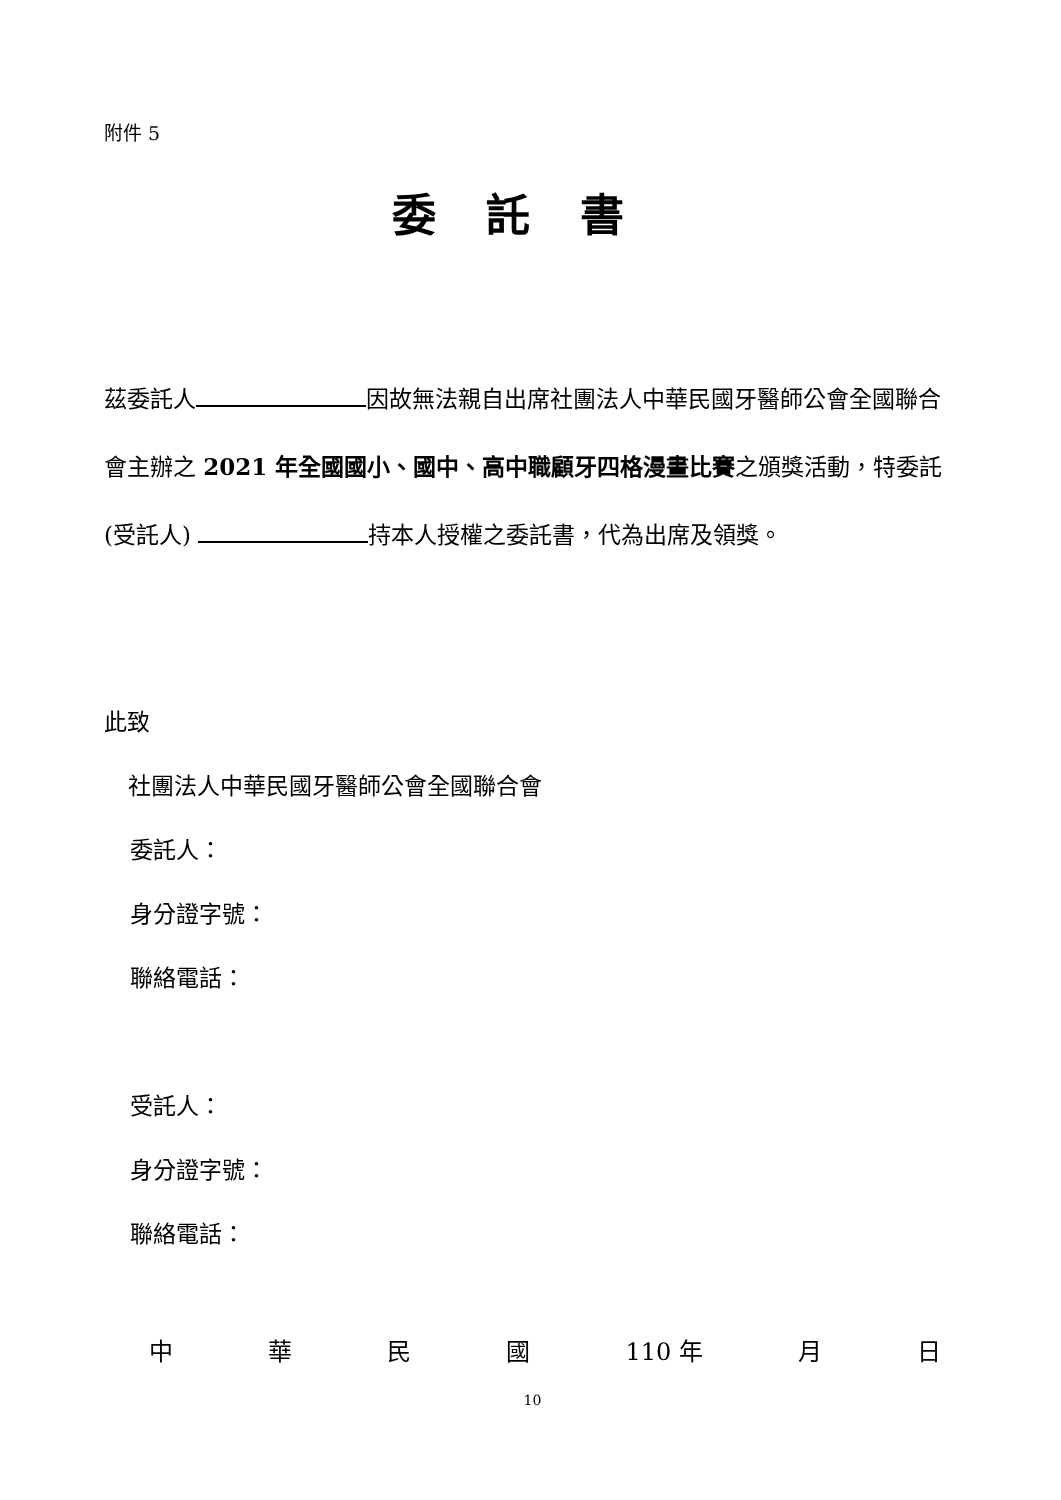附件 5
委託書
茲委託人 因故無法親自出席社團法人中華民國牙醫師公會全國聯合會主辦之 2021 年全國國小、國中、高中職顧牙四格漫畫比賽之頒獎活動，特委託(受託人) 持本人授權之委託書，代為出席及領獎。
此致
社團法人中華民國牙醫師公會全國聯合會
委託人：
身分證字號：
聯絡電話：
受託人：
身分證字號：
聯絡電話：
中華民國 110 年 月 日
10